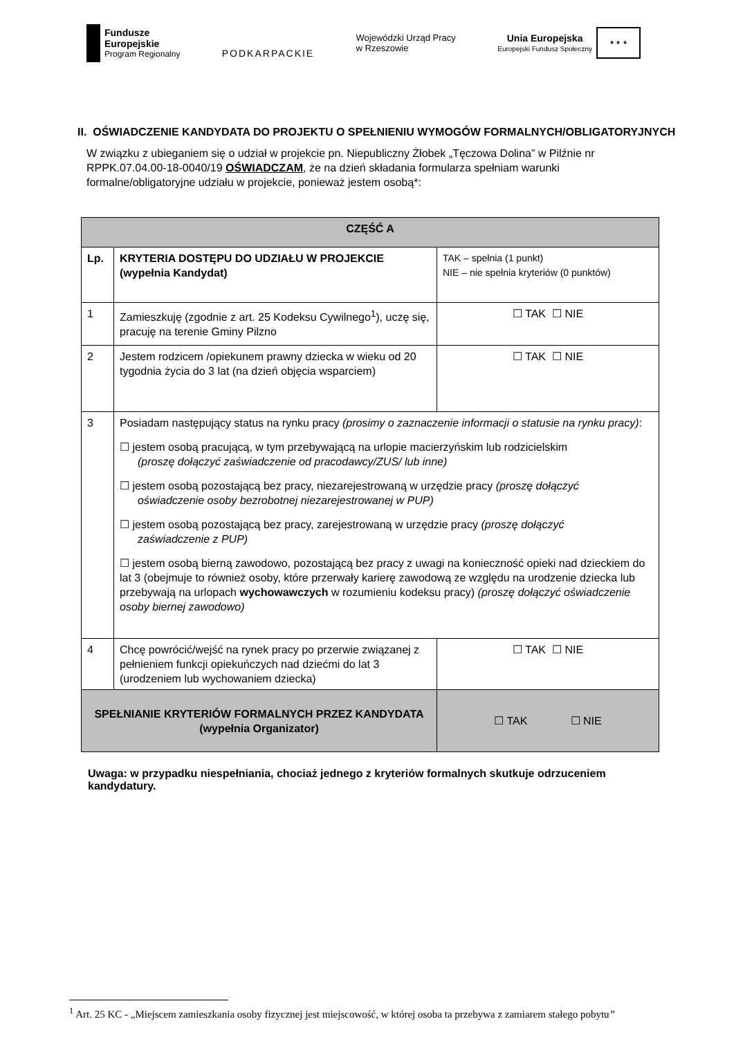Fundusze
Europejskie
Program Regionalny
PODKARPACKIE
Wojewódzki Urząd Pracy
w Rzeszowie
Unia Europejska
Europejski Fundusz Społeczny
★ ★ ★
II. OŚWIADCZENIE KANDYDATA DO PROJEKTU O SPEŁNIENIU WYMOGÓW FORMALNYCH/OBLIGATORYJNYCH
W związku z ubieganiem się o udział w projekcie pn. Niepubliczny Żłobek „Tęczowa Dolina” w Pilźnie nr RPPK.07.04.00-18-0040/19 OŚWIADCZAM, że na dzień składania formularza spełniam warunki formalne/obligatoryjne udziału w projekcie, ponieważ jestem osobą*:
| CZĘŚĆ A | | |
| --- | --- | --- |
| Lp. | KRYTERIA DOSTĘPU DO UDZIAŁU W PROJEKCIE (wypełnia Kandydat) | TAK – spełnia (1 punkt) NIE – nie spełnia kryteriów (0 punktów) |
| 1 | Zamieszkuję (zgodnie z art. 25 Kodeksu Cywilnego<sup>1</sup>), uczę się, pracuję na terenie Gminy Pilzno | ☐ TAK ☐ NIE |
| 2 | Jestem rodzicem /opiekunem prawny dziecka w wieku od 20 tygodnia życia do 3 lat (na dzień objęcia wsparciem) | ☐ TAK ☐ NIE |
| 3 | Posiadam następujący status na rynku pracy (prosimy o zaznaczenie informacji o statusie na rynku pracy) : ☐ jestem osobą pracującą, w tym przebywającą na urlopie macierzyńskim lub rodzicielskim (proszę dołączyć zaświadczenie od pracodawcy/ZUS/ lub inne) ☐ jestem osobą pozostającą bez pracy, niezarejestrowaną w urzędzie pracy (proszę dołączyć oświadczenie osoby bezrobotnej niezarejestrowanej w PUP) ☐ jestem osobą pozostającą bez pracy, zarejestrowaną w urzędzie pracy (proszę dołączyć zaświadczenie z PUP) ☐ jestem osobą bierną zawodowo, pozostającą bez pracy z uwagi na konieczność opieki nad dzieckiem do lat 3 (obejmuje to również osoby, które przerwały karierę zawodową ze względu na urodzenie dziecka lub przebywają na urlopach wychowawczych w rozumieniu kodeksu pracy) (proszę dołączyć oświadczenie osoby biernej zawodowo) | |
| 4 | Chcę powrócić/wejść na rynek pracy po przerwie związanej z pełnieniem funkcji opiekuńczych nad dziećmi do lat 3 (urodzeniem lub wychowaniem dziecka) | ☐ TAK ☐ NIE |
| SPEŁNIANIE KRYTERIÓW FORMALNYCH PRZEZ KANDYDATA (wypełnia Organizator) | | ☐ TAK ☐ NIE |
Uwaga: w przypadku niespełniania, chociaż jednego z kryteriów formalnych skutkuje odrzuceniem kandydatury.
<sup>1</sup> Art. 25 KC - „Miejscem zamieszkania osoby fizycznej jest miejscowość, w której osoba ta przebywa z zamiarem stałego pobytu”